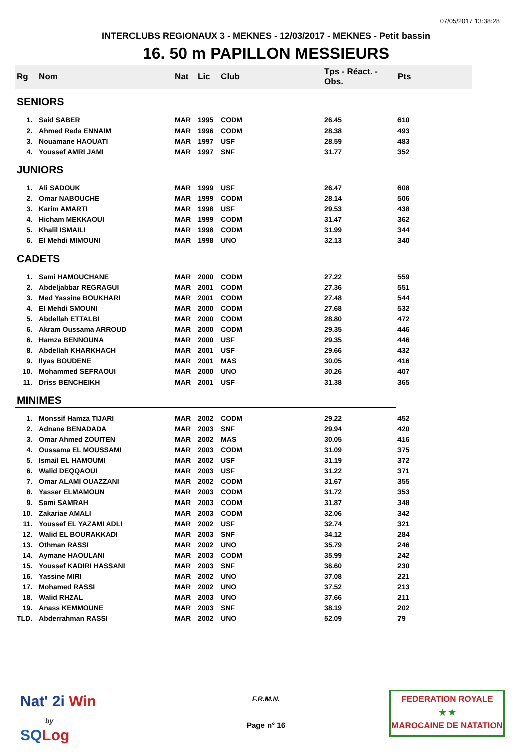07/05/2017 13:38:28
INTERCLUBS REGIONAUX 3 - MEKNES - 12/03/2017 - MEKNES - Petit bassin
16. 50 m PAPILLON MESSIEURS
| Rg | Nom | Nat | Lic | Club | Tps - Réact. - Obs. | Pts |
| --- | --- | --- | --- | --- | --- | --- |
| SENIORS | | | | | | |
| 1. | Said SABER | MAR | 1995 | CODM | 26.45 | 610 |
| 2. | Ahmed Reda ENNAIM | MAR | 1996 | CODM | 28.38 | 493 |
| 3. | Nouamane HAOUATI | MAR | 1997 | USF | 28.59 | 483 |
| 4. | Youssef AMRI JAMI | MAR | 1997 | SNF | 31.77 | 352 |
| JUNIORS | | | | | | |
| 1. | Ali SADOUK | MAR | 1999 | USF | 26.47 | 608 |
| 2. | Omar NABOUCHE | MAR | 1999 | CODM | 28.14 | 506 |
| 3. | Karim AMARTI | MAR | 1998 | USF | 29.53 | 438 |
| 4. | Hicham MEKKAOUI | MAR | 1999 | CODM | 31.47 | 362 |
| 5. | Khalil ISMAILI | MAR | 1998 | CODM | 31.99 | 344 |
| 6. | El Mehdi MIMOUNI | MAR | 1998 | UNO | 32.13 | 340 |
| CADETS | | | | | | |
| 1. | Sami HAMOUCHANE | MAR | 2000 | CODM | 27.22 | 559 |
| 2. | Abdeljabbar REGRAGUI | MAR | 2001 | CODM | 27.36 | 551 |
| 3. | Med Yassine BOUKHARI | MAR | 2001 | CODM | 27.48 | 544 |
| 4. | El Mehdi SMOUNI | MAR | 2000 | CODM | 27.68 | 532 |
| 5. | Abdellah ETTALBI | MAR | 2000 | CODM | 28.80 | 472 |
| 6. | Akram Oussama ARROUD | MAR | 2000 | CODM | 29.35 | 446 |
| 6. | Hamza BENNOUNA | MAR | 2000 | USF | 29.35 | 446 |
| 8. | Abdellah KHARKHACH | MAR | 2001 | USF | 29.66 | 432 |
| 9. | Ilyas BOUDENE | MAR | 2001 | MAS | 30.05 | 416 |
| 10. | Mohammed SEFRAOUI | MAR | 2000 | UNO | 30.26 | 407 |
| 11. | Driss BENCHEIKH | MAR | 2001 | USF | 31.38 | 365 |
| MINIMES | | | | | | |
| 1. | Monssif Hamza TIJARI | MAR | 2002 | CODM | 29.22 | 452 |
| 2. | Adnane BENADADA | MAR | 2003 | SNF | 29.94 | 420 |
| 3. | Omar Ahmed ZOUITEN | MAR | 2002 | MAS | 30.05 | 416 |
| 4. | Oussama EL MOUSSAMI | MAR | 2003 | CODM | 31.09 | 375 |
| 5. | Ismail EL HAMOUMI | MAR | 2002 | USF | 31.19 | 372 |
| 6. | Walid DEQQAOUI | MAR | 2003 | USF | 31.22 | 371 |
| 7. | Omar ALAMI OUAZZANI | MAR | 2002 | CODM | 31.67 | 355 |
| 8. | Yasser ELMAMOUN | MAR | 2003 | CODM | 31.72 | 353 |
| 9. | Sami SAMRAH | MAR | 2003 | CODM | 31.87 | 348 |
| 10. | Zakariae AMALI | MAR | 2003 | CODM | 32.06 | 342 |
| 11. | Youssef EL YAZAMI ADLI | MAR | 2002 | USF | 32.74 | 321 |
| 12. | Walid EL BOURAKKADI | MAR | 2003 | SNF | 34.12 | 284 |
| 13. | Othman RASSI | MAR | 2002 | UNO | 35.79 | 246 |
| 14. | Aymane HAOULANI | MAR | 2003 | CODM | 35.99 | 242 |
| 15. | Youssef KADIRI HASSANI | MAR | 2003 | SNF | 36.60 | 230 |
| 16. | Yassine MIRI | MAR | 2002 | UNO | 37.08 | 221 |
| 17. | Mohamed RASSI | MAR | 2002 | UNO | 37.52 | 213 |
| 18. | Walid RHZAL | MAR | 2003 | UNO | 37.66 | 211 |
| 19. | Anass KEMMOUNE | MAR | 2003 | SNF | 38.19 | 202 |
| TLD. | Abderrahman RASSI | MAR | 2002 | UNO | 52.09 | 79 |
Nat' 2i Win
by
SQ Log
F.R.M.N.
Page n° 16
FEDERATION ROYALE
★ ★
MAROCAINE DE NATATION